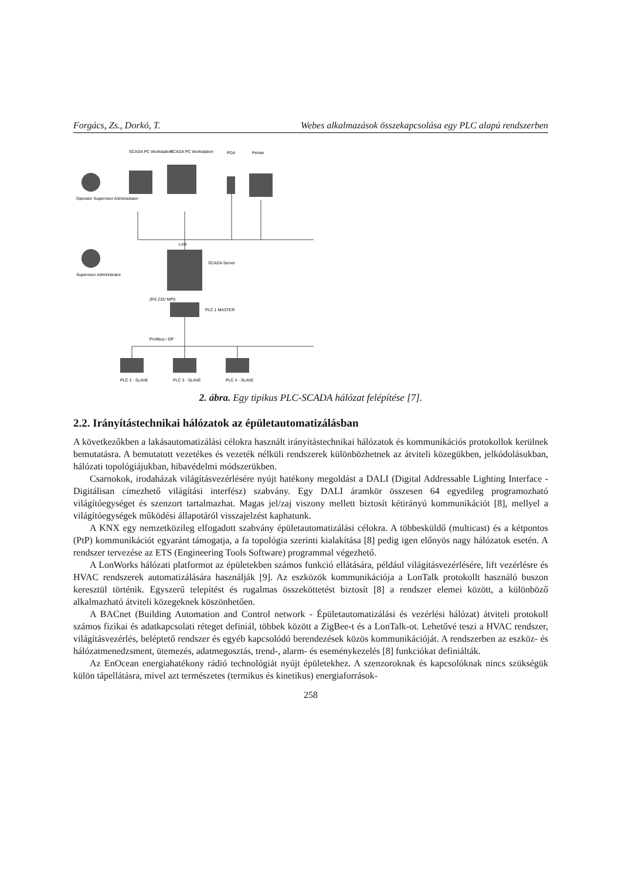Forgács, Zs., Dorkó, T. Webes alkalmazások összekapcsolása egy PLC alapú rendszerben
SCADA PC Workstation
SCADA PC Workstation
PDA
Printer
Operator Supervisor Administrator
LAN
Supervisor Administrator
SCADA Server
(RS 232/ MPI)
PLC 1 MASTER
Profibus / DP
PLC 2 - SLAVE
PLC 3 - SLAVE
PLC 4 - SLAVE
2. ábra. Egy tipikus PLC-SCADA hálózat felépítése [7].
2.2. Irányítástechnikai hálózatok az épületautomatizálásban
A következőkben a lakásautomatizálási célokra használt irányítástechnikai hálózatok és kommunikációs protokollok kerülnek bemutatásra. A bemutatott vezetékes és vezeték nélküli rendszerek különbözhetnek az átviteli közegükben, jelkódolásukban, hálózati topológiájukban, hibavédelmi módszerükben.
Csarnokok, irodaházak világításvezérlésére nyújt hatékony megoldást a DALI (Digital Addressable Lighting Interface - Digitálisan címezhető világítási interfész) szabvány. Egy DALI áramkör összesen 64 egyedileg programozható világítóegységet és szenzort tartalmazhat. Magas jel/zaj viszony mellett biztosít kétirányú kommunikációt [8], mellyel a világítóegységek működési állapotáról visszajelzést kaphatunk.
A KNX egy nemzetközileg elfogadott szabvány épületautomatizálási célokra. A többesküldő (multicast) és a kétpontos (PtP) kommunikációt egyaránt támogatja, a fa topológia szerinti kialakítása [8] pedig igen előnyös nagy hálózatok esetén. A rendszer tervezése az ETS (Engineering Tools Software) programmal végezhető.
A LonWorks hálózati platformot az épületekben számos funkció ellátására, például világításvezérlésére, lift vezérlésre és HVAC rendszerek automatizálására használják [9]. Az eszközök kommunikációja a LonTalk protokollt használó buszon keresztül történik. Egyszerű telepítést és rugalmas összeköttetést biztosít [8] a rendszer elemei között, a különböző alkalmazható átviteli közegeknek köszönhetően.
A BACnet (Building Automation and Control network - Épületautomatizálási és vezérlési hálózat) átviteli protokoll számos fizikai és adatkapcsolati réteget definiál, többek között a ZigBee-t és a LonTalk-ot. Lehetővé teszi a HVAC rendszer, világításvezérlés, beléptető rendszer és egyéb kapcsolódó berendezések közös kommunikációját. A rendszerben az eszköz- és hálózatmenedzsment, ütemezés, adatmegosztás, trend-, alarm- és eseménykezelés [8] funkciókat definiálták.
Az EnOcean energiahatékony rádió technológiát nyújt épületekhez. A szenzoroknak és kapcsolóknak nincs szükségük külön tápellátásra, mivel azt természetes (termikus és kinetikus) energiaforrások-
258